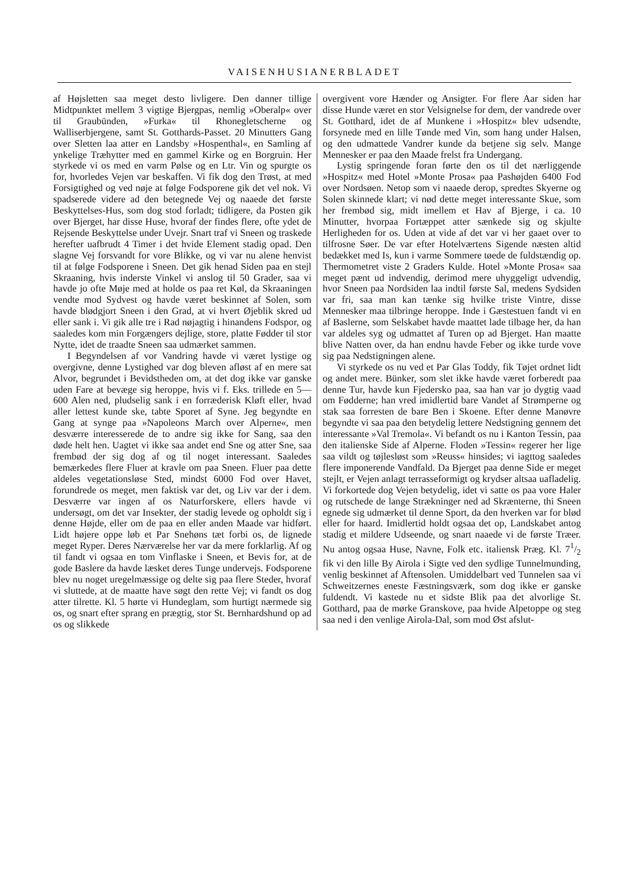VAISENHUSIANERBLADET
af Højsletten saa meget desto livligere. Den danner tillige Midtpunktet mellem 3 vigtige Bjergpas, nemlig »Oberalp« over til Graubünden, »Furka« til Rhonegletscherne og Walliserbjergene, samt St. Gotthards-Passet. 20 Minutters Gang over Sletten laa atter en Landsby »Hospenthal«, en Samling af ynkelige Træhytter med en gammel Kirke og en Borgruin. Her styrkede vi os med en varm Pølse og en Ltr. Vin og spurgte os for, hvorledes Vejen var beskaffen. Vi fik dog den Trøst, at med Forsigtighed og ved nøje at følge Fodsporene gik det vel nok. Vi spadserede videre ad den betegnede Vej og naaede det første Beskyttelses-Hus, som dog stod forladt; tidligere, da Posten gik over Bjerget, har disse Huse, hvoraf der findes flere, ofte ydet de Rejsende Beskyttelse under Uvejr. Snart traf vi Sneen og traskede herefter uafbrudt 4 Timer i det hvide Element stadig opad. Den slagne Vej forsvandt for vore Blikke, og vi var nu alene henvist til at følge Fodsporene i Sneen. Det gik henad Siden paa en stejl Skraaning, hvis inderste Vinkel vi anslog til 50 Grader, saa vi havde jo ofte Møje med at holde os paa ret Køl, da Skraaningen vendte mod Sydvest og havde været beskinnet af Solen, som havde blødgjort Sneen i den Grad, at vi hvert Øjeblik skred ud eller sank i. Vi gik alle tre i Rad nøjagtig i hinandens Fodspor, og saaledes kom min Forgængers dejlige, store, platte Fødder til stor Nytte, idet de traadte Sneen saa udmærket sammen.
I Begyndelsen af vor Vandring havde vi været lystige og overgivne, denne Lystighed var dog bleven afløst af en mere sat Alvor, begrundet i Bevidstheden om, at det dog ikke var ganske uden Fare at bevæge sig heroppe, hvis vi f. Eks. trillede en 5—600 Alen ned, pludselig sank i en forræderisk Kløft eller, hvad aller lettest kunde ske, tabte Sporet af Syne. Jeg begyndte en Gang at synge paa »Napoleons March over Alperne«, men desværre interesserede de to andre sig ikke for Sang, saa den døde helt hen. Uagtet vi ikke saa andet end Sne og atter Sne, saa frembød der sig dog af og til noget interessant. Saaledes bemærkedes flere Fluer at kravle om paa Sneen. Fluer paa dette aldeles vegetationsløse Sted, mindst 6000 Fod over Havet, forundrede os meget, men faktisk var det, og Liv var der i dem. Desværre var ingen af os Naturforskere, ellers havde vi undersøgt, om det var Insekter, der stadig levede og opholdt sig i denne Højde, eller om de paa en eller anden Maade var hidført. Lidt højere oppe løb et Par Snehøns tæt forbi os, de lignede meget Ryper. Deres Nærværelse her var da mere forklarlig. Af og til fandt vi ogsaa en tom Vinflaske i Sneen, et Bevis for, at de gode Baslere da havde læsket deres Tunge undervejs. Fodsporene blev nu noget uregelmæssige og delte sig paa flere Steder, hvoraf vi sluttede, at de maatte have søgt den rette Vej; vi fandt os dog atter tilrette. Kl. 5 hørte vi Hundeglam, som hurtigt nærmede sig os, og snart efter sprang en prægtig, stor St. Bernhardshund op ad os og slikkede
overgivent vore Hænder og Ansigter. For flere Aar siden har disse Hunde været en stor Velsignelse for dem, der vandrede over St. Gotthard, idet de af Munkene i »Hospitz« blev udsendte, forsynede med en lille Tønde med Vin, som hang under Halsen, og den udmattede Vandrer kunde da betjene sig selv. Mange Mennesker er paa den Maade frelst fra Undergang.
Lystig springende foran førte den os til det nærliggende »Hospitz« med Hotel »Monte Prosa« paa Pashøjden 6400 Fod over Nordsøen. Netop som vi naaede derop, spredtes Skyerne og Solen skinnede klart; vi nød dette meget interessante Skue, som her frembød sig, midt imellem et Hav af Bjerge, i ca. 10 Minutter, hvorpaa Fortæppet atter sænkede sig og skjulte Herligheden for os. Uden at vide af det var vi her gaaet over to tilfrosne Søer. De var efter Hotelværtens Sigende næsten altid bedækket med Is, kun i varme Sommere tøede de fuldstændig op. Thermometret viste 2 Graders Kulde. Hotel »Monte Prosa« saa meget pænt ud indvendig, derimod mere uhyggeligt udvendig, hvor Sneen paa Nordsiden laa indtil første Sal, medens Sydsiden var fri, saa man kan tænke sig hvilke triste Vintre, disse Mennesker maa tilbringe heroppe. Inde i Gæstestuen fandt vi en af Baslerne, som Selskabet havde maattet lade tilbage her, da han var aldeles syg og udmattet af Turen op ad Bjerget. Han maatte blive Natten over, da han endnu havde Feber og ikke turde vove sig paa Nedstigningen alene.
Vi styrkede os nu ved et Par Glas Toddy, fik Tøjet ordnet lidt og andet mere. Bünker, som slet ikke havde været forberedt paa denne Tur, havde kun Fjedersko paa, saa han var jo dygtig vaad om Fødderne; han vred imidlertid bare Vandet af Strømperne og stak saa forresten de bare Ben i Skoene. Efter denne Manøvre begyndte vi saa paa den betydelig lettere Nedstigning gennem det interessante »Val Tremola«. Vi befandt os nu i Kanton Tessin, paa den italienske Side af Alperne. Floden »Tessin« regerer her lige saa vildt og tøjlesløst som »Reuss« hinsides; vi iagttog saaledes flere imponerende Vandfald. Da Bjerget paa denne Side er meget stejlt, er Vejen anlagt terrasseformigt og krydser altsaa uafladelig. Vi forkortede dog Vejen betydelig, idet vi satte os paa vore Haler og rutschede de lange Strækninger ned ad Skrænterne, thi Sneen egnede sig udmærket til denne Sport, da den hverken var for blød eller for haard. Imidlertid holdt ogsaa det op, Landskabet antog stadig et mildere Udseende, og snart naaede vi de første Træer. Nu antog ogsaa Huse, Navne, Folk etc. italiensk Præg. Kl. 71/2 fik vi den lille By Airola i Sigte ved den sydlige Tunnelmunding, venlig beskinnet af Aftensolen. Umiddelbart ved Tunnelen saa vi Schweitzernes eneste Fæstningsværk, som dog ikke er ganske fuldendt. Vi kastede nu et sidste Blik paa det alvorlige St. Gotthard, paa de mørke Granskove, paa hvide Alpetoppe og steg saa ned i den venlige Airola-Dal, som mod Øst afslut-